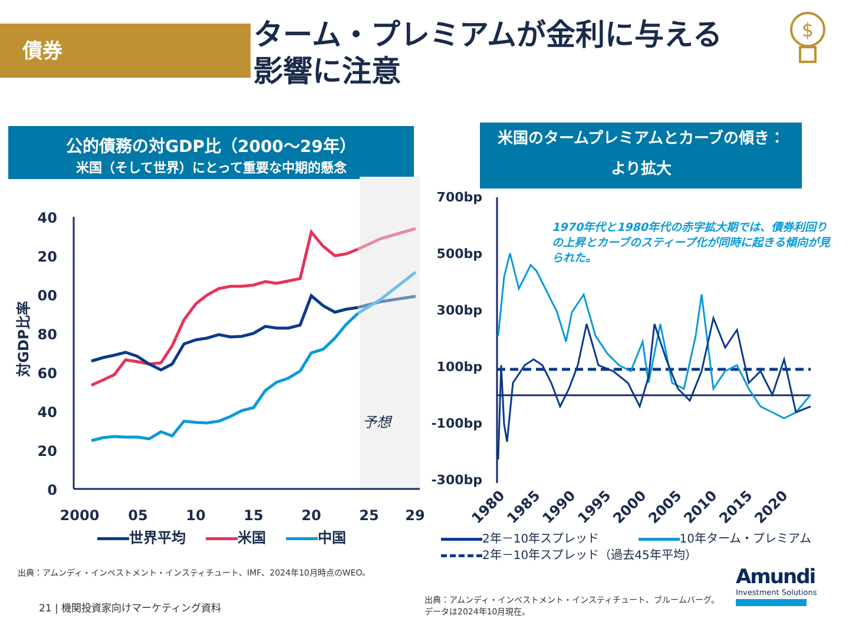債券
ターム・プレミアムが金利に与える
影響に注意
公的債務の対GDP比（2000～29年）
米国（そして世界）にとって重要な中期的懸念
40
20
00
80
60
40
20
0
2000
05
10
15
20
25
29
対GDP比率
予想
世界平均 米国 中国
米国のタームプレミアムとカーブの傾き：
より拡大
1970年代と1980年代の赤字拡大期では、債券利回りの上昇とカーブのスティープ化が同時に起きる傾向が見られた。
700bp
500bp
300bp
100bp
-100bp
-300bp
1980
1985
1990
1995
2000
2005
2010
2015
2020
2年－10年スプレッド 10年ターム・プレミアム
2年－10年スプレッド（過去45年平均）
出典：アムンディ・インベストメント・インスティチュート、IMF、2024年10月時点のWEO。
21 | 機関投資家向けマーケティング資料
出典：アムンディ・インベストメント・インスティチュート、ブルームバーグ。データは2024年10月現在。
Amundi
Investment Solutions
$